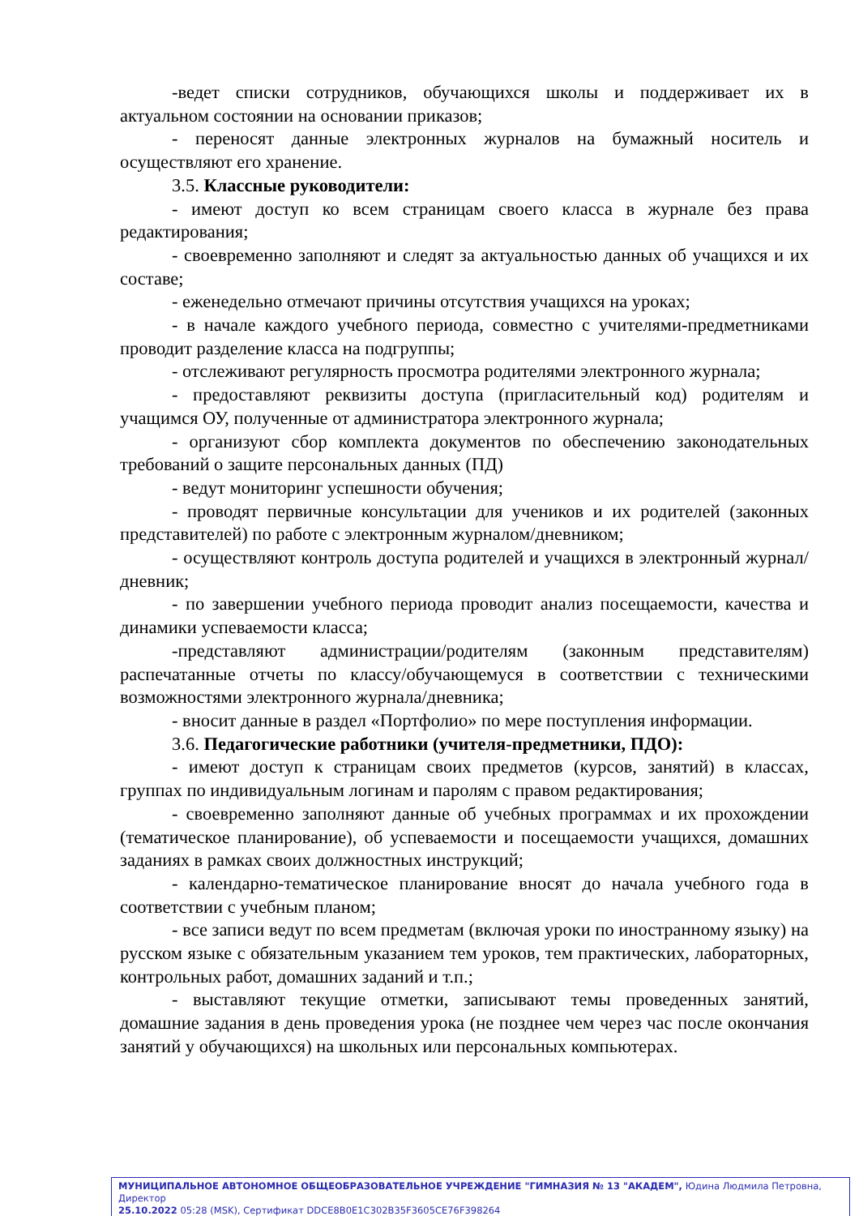-ведет списки сотрудников, обучающихся школы и поддерживает их в актуальном состоянии на основании приказов;
- переносят данные электронных журналов на бумажный носитель и осуществляют его хранение.
3.5. Классные руководители:
- имеют доступ ко всем страницам своего класса в журнале без права редактирования;
- своевременно заполняют и следят за актуальностью данных об учащихся и их составе;
- еженедельно отмечают причины отсутствия учащихся на уроках;
- в начале каждого учебного периода, совместно с учителями-предметниками проводит разделение класса на подгруппы;
- отслеживают регулярность просмотра родителями электронного журнала;
- предоставляют реквизиты доступа (пригласительный код) родителям и учащимся ОУ, полученные от администратора электронного журнала;
- организуют сбор комплекта документов по обеспечению законодательных требований о защите персональных данных (ПД)
- ведут мониторинг успешности обучения;
- проводят первичные консультации для учеников и их родителей (законных представителей) по работе с электронным журналом/дневником;
- осуществляют контроль доступа родителей и учащихся в электронный журнал/дневник;
- по завершении учебного периода проводит анализ посещаемости, качества и динамики успеваемости класса;
-представляют администрации/родителям (законным представителям) распечатанные отчеты по классу/обучающемуся в соответствии с техническими возможностями электронного журнала/дневника;
- вносит данные в раздел «Портфолио» по мере поступления информации.
3.6. Педагогические работники (учителя-предметники, ПДО):
- имеют доступ к страницам своих предметов (курсов, занятий) в классах, группах по индивидуальным логинам и паролям с правом редактирования;
- своевременно заполняют данные об учебных программах и их прохождении (тематическое планирование), об успеваемости и посещаемости учащихся, домашних заданиях в рамках своих должностных инструкций;
- календарно-тематическое планирование вносят до начала учебного года в соответствии с учебным планом;
- все записи ведут по всем предметам (включая уроки по иностранному языку) на русском языке с обязательным указанием тем уроков, тем практических, лабораторных, контрольных работ, домашних заданий и т.п.;
- выставляют текущие отметки, записывают темы проведенных занятий, домашние задания в день проведения урока (не позднее чем через час после окончания занятий у обучающихся) на школьных или персональных компьютерах.
МУНИЦИПАЛЬНОЕ АВТОНОМНОЕ ОБЩЕОБРАЗОВАТЕЛЬНОЕ УЧРЕЖДЕНИЕ "ГИМНАЗИЯ № 13 "АКАДЕМ", Юдина Людмила Петровна, Директор
25.10.2022 05:28 (MSK), Сертификат DDCE8B0E1C302B35F3605CE76F398264